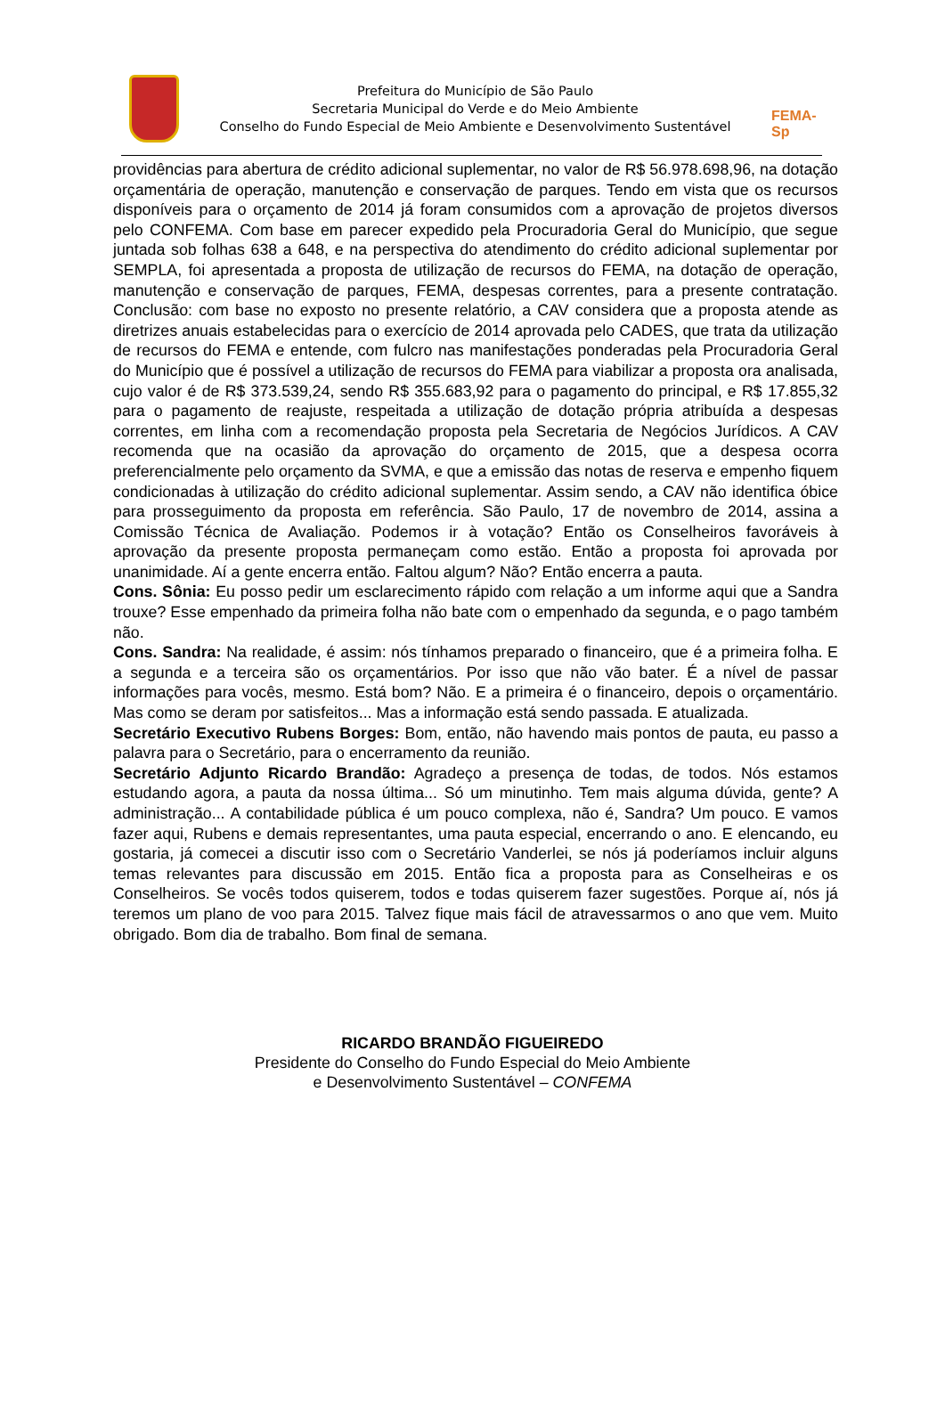Prefeitura do Município de São Paulo
Secretaria Municipal do Verde e do Meio Ambiente
Conselho do Fundo Especial de Meio Ambiente e Desenvolvimento Sustentável
FEMA-Sp
providências para abertura de crédito adicional suplementar, no valor de R$ 56.978.698,96, na dotação orçamentária de operação, manutenção e conservação de parques. Tendo em vista que os recursos disponíveis para o orçamento de 2014 já foram consumidos com a aprovação de projetos diversos pelo CONFEMA. Com base em parecer expedido pela Procuradoria Geral do Município, que segue juntada sob folhas 638 a 648, e na perspectiva do atendimento do crédito adicional suplementar por SEMPLA, foi apresentada a proposta de utilização de recursos do FEMA, na dotação de operação, manutenção e conservação de parques, FEMA, despesas correntes, para a presente contratação. Conclusão: com base no exposto no presente relatório, a CAV considera que a proposta atende as diretrizes anuais estabelecidas para o exercício de 2014 aprovada pelo CADES, que trata da utilização de recursos do FEMA e entende, com fulcro nas manifestações ponderadas pela Procuradoria Geral do Município que é possível a utilização de recursos do FEMA para viabilizar a proposta ora analisada, cujo valor é de R$ 373.539,24, sendo R$ 355.683,92 para o pagamento do principal, e R$ 17.855,32 para o pagamento de reajuste, respeitada a utilização de dotação própria atribuída a despesas correntes, em linha com a recomendação proposta pela Secretaria de Negócios Jurídicos. A CAV recomenda que na ocasião da aprovação do orçamento de 2015, que a despesa ocorra preferencialmente pelo orçamento da SVMA, e que a emissão das notas de reserva e empenho fiquem condicionadas à utilização do crédito adicional suplementar. Assim sendo, a CAV não identifica óbice para prosseguimento da proposta em referência. São Paulo, 17 de novembro de 2014, assina a Comissão Técnica de Avaliação. Podemos ir à votação? Então os Conselheiros favoráveis à aprovação da presente proposta permaneçam como estão. Então a proposta foi aprovada por unanimidade. Aí a gente encerra então. Faltou algum? Não? Então encerra a pauta.
Cons. Sônia: Eu posso pedir um esclarecimento rápido com relação a um informe aqui que a Sandra trouxe? Esse empenhado da primeira folha não bate com o empenhado da segunda, e o pago também não.
Cons. Sandra: Na realidade, é assim: nós tínhamos preparado o financeiro, que é a primeira folha. E a segunda e a terceira são os orçamentários. Por isso que não vão bater. É a nível de passar informações para vocês, mesmo. Está bom? Não. E a primeira é o financeiro, depois o orçamentário. Mas como se deram por satisfeitos... Mas a informação está sendo passada. E atualizada.
Secretário Executivo Rubens Borges: Bom, então, não havendo mais pontos de pauta, eu passo a palavra para o Secretário, para o encerramento da reunião.
Secretário Adjunto Ricardo Brandão: Agradeço a presença de todas, de todos. Nós estamos estudando agora, a pauta da nossa última... Só um minutinho. Tem mais alguma dúvida, gente? A administração... A contabilidade pública é um pouco complexa, não é, Sandra? Um pouco. E vamos fazer aqui, Rubens e demais representantes, uma pauta especial, encerrando o ano. E elencando, eu gostaria, já comecei a discutir isso com o Secretário Vanderlei, se nós já poderíamos incluir alguns temas relevantes para discussão em 2015. Então fica a proposta para as Conselheiras e os Conselheiros. Se vocês todos quiserem, todos e todas quiserem fazer sugestões. Porque aí, nós já teremos um plano de voo para 2015. Talvez fique mais fácil de atravessarmos o ano que vem. Muito obrigado. Bom dia de trabalho. Bom final de semana.
RICARDO BRANDÃO FIGUEIREDO
Presidente do Conselho do Fundo Especial do Meio Ambiente
e Desenvolvimento Sustentável – CONFEMA